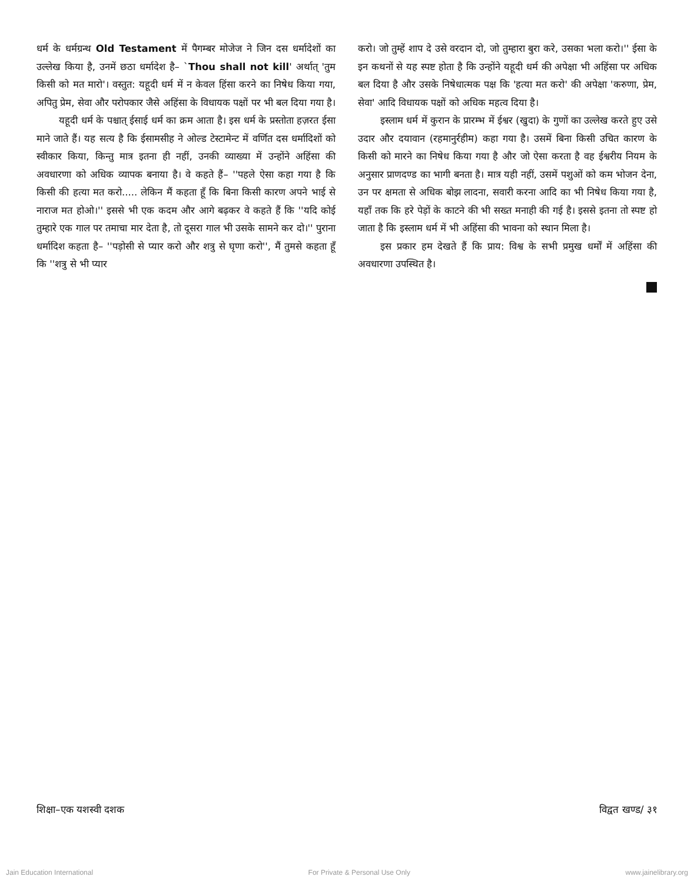धर्म के धर्मग्रन्थ Old Testament में पैगम्बर मोजेज ने जिन दस धर्मादेशों का उल्लेख किया है, उनमें छठा धर्मादेश है– `Thou shall not kill' अर्थात् 'तुम किसी को मत मारो'। वस्तुत: यहूदी धर्म में न केवल हिंसा करने का निषेध किया गया, अपितु प्रेम, सेवा और परोपकार जैसे अहिंसा के विधायक पक्षों पर भी बल दिया गया है।
यहूदी धर्म के पश्चात् ईसाई धर्म का क्रम आता है। इस धर्म के प्रस्तोता हज़रत ईसा माने जाते हैं। यह सत्य है कि ईसामसीह ने ओल्ड टेस्टामेन्ट में वर्णित दस धर्मादिशों को स्वीकार किया, किन्तु मात्र इतना ही नहीं, उनकी व्याख्या में उन्होंने अहिंसा की अवधारणा को अधिक व्यापक बनाया है। वे कहते हैं– ''पहले ऐसा कहा गया है कि किसी की हत्या मत करो..... लेकिन मैं कहता हूँ कि बिना किसी कारण अपने भाई से नाराज मत होओ।'' इससे भी एक कदम और आगे बढ़कर वे कहते हैं कि ''यदि कोई तुम्हारे एक गाल पर तमाचा मार देता है, तो दूसरा गाल भी उसके सामने कर दो।'' पुराना धर्मादिश कहता है– ''पड़ोसी से प्यार करो और शत्रु से घृणा करो'', मैं तुमसे कहता हूँ कि ''शत्रु से भी प्यार
करो। जो तुम्हें शाप दे उसे वरदान दो, जो तुम्हारा बुरा करे, उसका भला करो।'' ईसा के इन कथनों से यह स्पष्ट होता है कि उन्होंने यहूदी धर्म की अपेक्षा भी अहिंसा पर अधिक बल दिया है और उसके निषेधात्मक पक्ष कि 'हत्या मत करो' की अपेक्षा 'करुणा, प्रेम, सेवा' आदि विधायक पक्षों को अधिक महत्व दिया है।
इस्लाम धर्म में कुरान के प्रारम्भ में ईश्वर (खुदा) के गुणों का उल्लेख करते हुए उसे उदार और दयावान (रहमानुर्रहीम) कहा गया है। उसमें बिना किसी उचित कारण के किसी को मारने का निषेध किया गया है और जो ऐसा करता है वह ईश्वरीय नियम के अनुसार प्राणदण्ड का भागी बनता है। मात्र यही नहीं, उसमें पशुओं को कम भोजन देना, उन पर क्षमता से अधिक बोझ लादना, सवारी करना आदि का भी निषेध किया गया है, यहाँ तक कि हरे पेड़ों के काटने की भी सख्त मनाही की गई है। इससे इतना तो स्पष्ट हो जाता है कि इस्लाम धर्म में भी अहिंसा की भावना को स्थान मिला है।
इस प्रकार हम देखते हैं कि प्राय: विश्व के सभी प्रमुख धर्मों में अहिंसा की अवधारणा उपस्थित है।
शिक्षा–एक यशस्वी दशक विद्वत खण्ड/ ३१
Jain Education International For Private & Personal Use Only www.jainelibrary.org